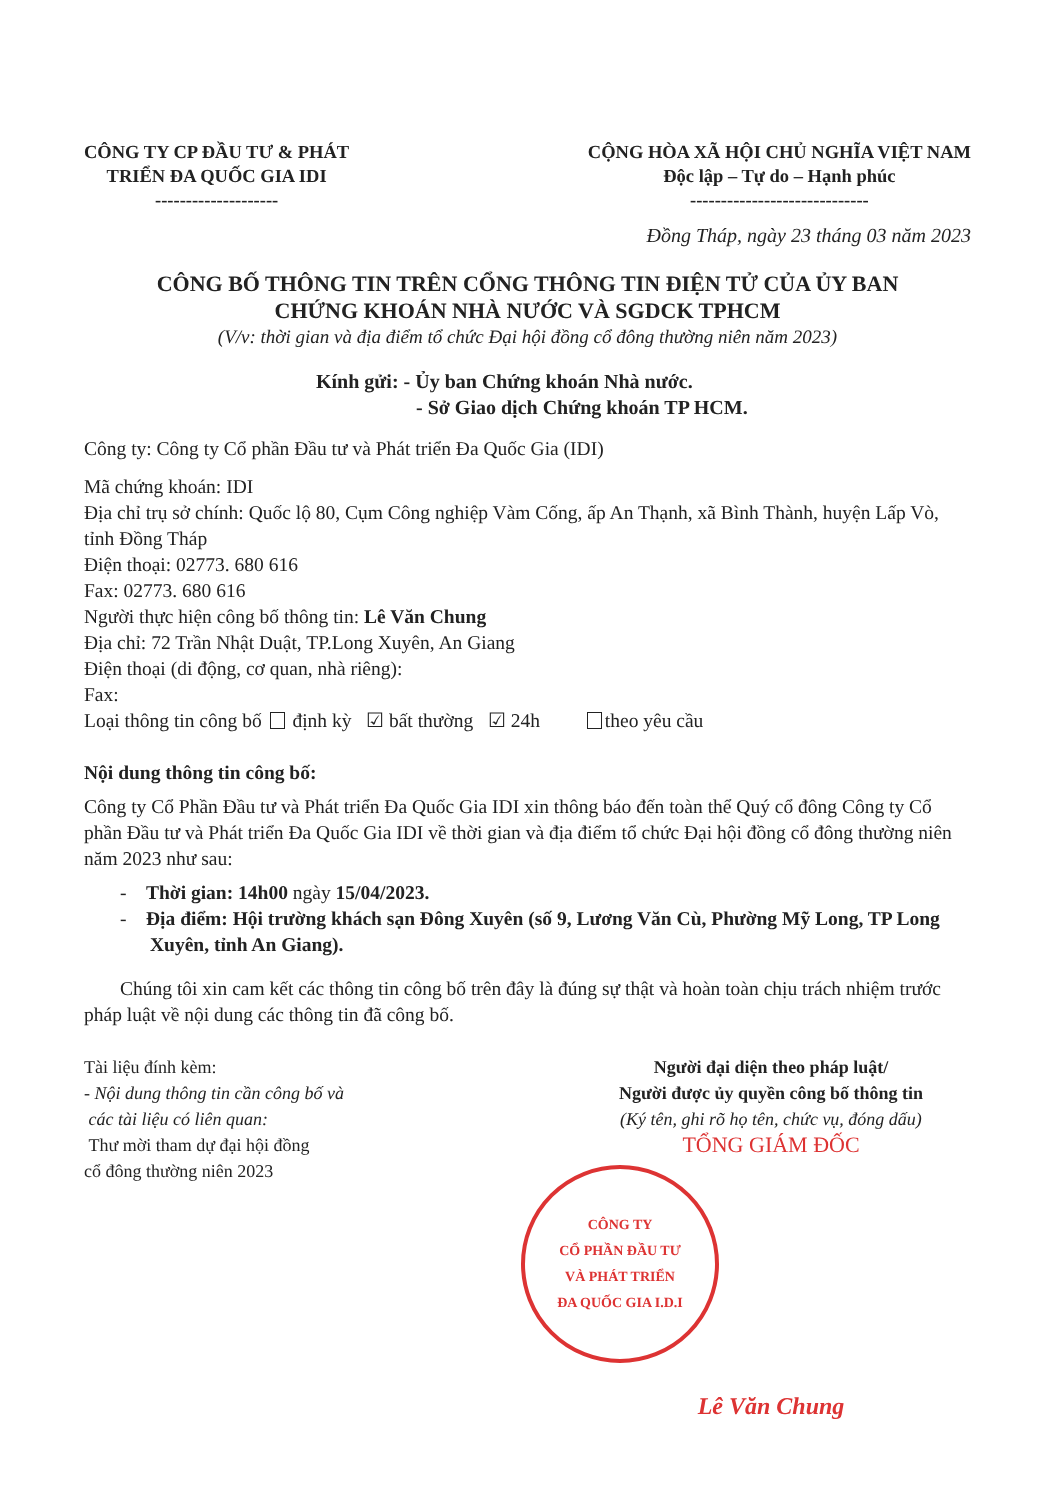CÔNG TY CP ĐẦU TƯ & PHÁT
TRIỂN ĐA QUỐC GIA IDI
--------------------
CỘNG HÒA XÃ HỘI CHỦ NGHĨA VIỆT NAM
Độc lập – Tự do – Hạnh phúc
-----------------------------
Đồng Tháp, ngày 23 tháng 03 năm 2023
CÔNG BỐ THÔNG TIN TRÊN CỔNG THÔNG TIN ĐIỆN TỬ CỦA ỦY BAN
CHỨNG KHOÁN NHÀ NƯỚC VÀ SGDCK TPHCM
(V/v: thời gian và địa điểm tổ chức Đại hội đồng cổ đông thường niên năm 2023)
Kính gửi: - Ủy ban Chứng khoán Nhà nước.
- Sở Giao dịch Chứng khoán TP HCM.
Công ty: Công ty Cổ phần Đầu tư và Phát triển Đa Quốc Gia (IDI)
Mã chứng khoán: IDI
Địa chỉ trụ sở chính: Quốc lộ 80, Cụm Công nghiệp Vàm Cống, ấp An Thạnh, xã Bình Thành, huyện Lấp Vò, tỉnh Đồng Tháp
Điện thoại: 02773. 680 616
Fax: 02773. 680 616
Người thực hiện công bố thông tin: Lê Văn Chung
Địa chỉ: 72 Trần Nhật Duật, TP.Long Xuyên, An Giang
Điện thoại (di động, cơ quan, nhà riêng):
Fax:
Loại thông tin công bố định kỳ ☑ bất thường ☑ 24h theo yêu cầu
Nội dung thông tin công bố:
Công ty Cổ Phần Đầu tư và Phát triển Đa Quốc Gia IDI xin thông báo đến toàn thể Quý cổ đông Công ty Cổ phần Đầu tư và Phát triển Đa Quốc Gia IDI về thời gian và địa điểm tổ chức Đại hội đồng cổ đông thường niên năm 2023 như sau:
- Thời gian: 14h00 ngày 15/04/2023.
- Địa điểm: Hội trường khách sạn Đông Xuyên (số 9, Lương Văn Cù, Phường Mỹ Long, TP Long Xuyên, tỉnh An Giang).
Chúng tôi xin cam kết các thông tin công bố trên đây là đúng sự thật và hoàn toàn chịu trách nhiệm trước pháp luật về nội dung các thông tin đã công bố.
Tài liệu đính kèm:
- Nội dung thông tin cần công bố và
các tài liệu có liên quan:
Thư mời tham dự đại hội đồng
cổ đông thường niên 2023
Người đại diện theo pháp luật/
Người được ủy quyền công bố thông tin
(Ký tên, ghi rõ họ tên, chức vụ, đóng dấu)
TỔNG GIÁM ĐỐC
CÔNG TY
CỔ PHẦN ĐẦU TƯ
VÀ PHÁT TRIỂN
ĐA QUỐC GIA I.D.I
Lê Văn Chung